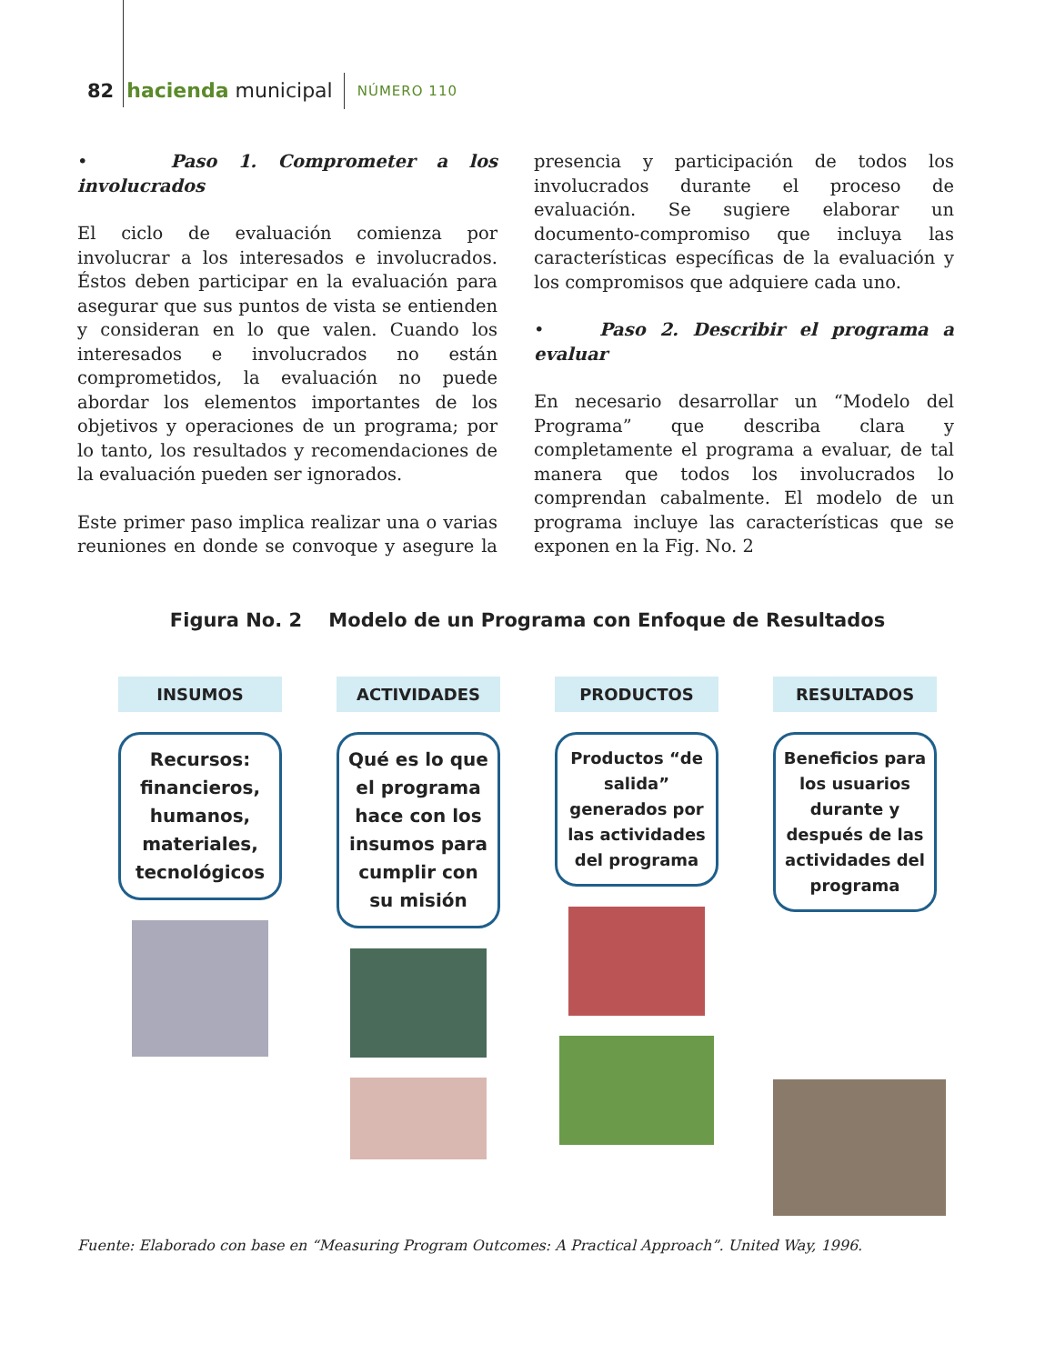82 hacienda municipal NÚMERO 110
• Paso 1. Comprometer a los involucrados
El ciclo de evaluación comienza por involucrar a los interesados e involucrados. Éstos deben participar en la evaluación para asegurar que sus puntos de vista se entienden y consideran en lo que valen. Cuando los interesados e involucrados no están comprometidos, la evaluación no puede abordar los elementos importantes de los objetivos y operaciones de un programa; por lo tanto, los resultados y recomendaciones de la evaluación pueden ser ignorados.
Este primer paso implica realizar una o varias reuniones en donde se convoque y asegure la presencia y participación de todos los involucrados durante el proceso de evaluación. Se sugiere elaborar un documento-compromiso que incluya las características específicas de la evaluación y los compromisos que adquiere cada uno.
• Paso 2. Describir el programa a evaluar
En necesario desarrollar un “Modelo del Programa” que describa clara y completamente el programa a evaluar, de tal manera que todos los involucrados lo comprendan cabalmente. El modelo de un programa incluye las características que se exponen en la Fig. No. 2
Figura No. 2 Modelo de un Programa con Enfoque de Resultados
INSUMOS
Recursos: financieros, humanos, materiales, tecnológicos
ACTIVIDADES
Qué es lo que el programa hace con los insumos para cumplir con su misión
PRODUCTOS
Productos “de salida” generados por las actividades del programa
RESULTADOS
Beneficios para los usuarios durante y después de las actividades del programa
Fuente: Elaborado con base en “Measuring Program Outcomes: A Practical Approach”. United Way, 1996.